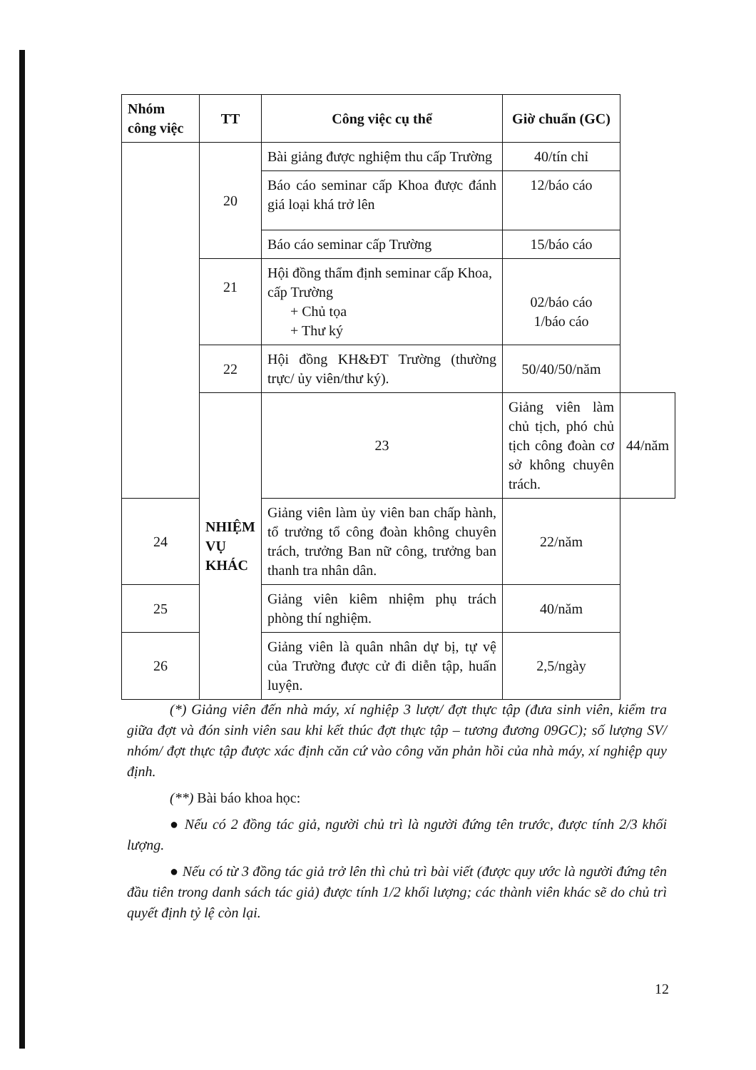| Nhóm công việc | TT | Công việc cụ thể | Giờ chuẩn (GC) | |
| --- | --- | --- | --- | --- |
| | 20 | Bài giảng được nghiệm thu cấp Trường | 40/tín chỉ | |
| | | Báo cáo seminar cấp Khoa được đánh giá loại khá trở lên | 12/báo cáo | |
| | | Báo cáo seminar cấp Trường | 15/báo cáo | |
| | 21 | Hội đồng thẩm định seminar cấp Khoa, cấp Trường + Chủ tọa + Thư ký | 02/báo cáo 1/báo cáo | |
| | 22 | Hội đồng KH&ĐT Trường (thường trực/ ủy viên/thư ký). | 50/40/50/năm | |
| | NHIỆM VỤ KHÁC | 23 | Giảng viên làm chủ tịch, phó chủ tịch công đoàn cơ sở không chuyên trách. | 44/năm |
| 24 | | Giảng viên làm ủy viên ban chấp hành, tổ trưởng tổ công đoàn không chuyên trách, trưởng Ban nữ công, trưởng ban thanh tra nhân dân. | 22/năm | |
| 25 | | Giảng viên kiêm nhiệm phụ trách phòng thí nghiệm. | 40/năm | |
| 26 | | Giảng viên là quân nhân dự bị, tự vệ của Trường được cử đi diễn tập, huấn luyện. | 2,5/ngày | |
(*) Giảng viên đến nhà máy, xí nghiệp 3 lượt/ đợt thực tập (đưa sinh viên, kiểm tra giữa đợt và đón sinh viên sau khi kết thúc đợt thực tập – tương đương 09GC); số lượng SV/ nhóm/ đợt thực tập được xác định căn cứ vào công văn phản hồi của nhà máy, xí nghiệp quy định.
(**) Bài báo khoa học:
● Nếu có 2 đồng tác giả, người chủ trì là người đứng tên trước, được tính 2/3 khối lượng.
● Nếu có từ 3 đồng tác giả trở lên thì chủ trì bài viết (được quy ước là người đứng tên đầu tiên trong danh sách tác giả) được tính 1/2 khối lượng; các thành viên khác sẽ do chủ trì quyết định tỷ lệ còn lại.
12